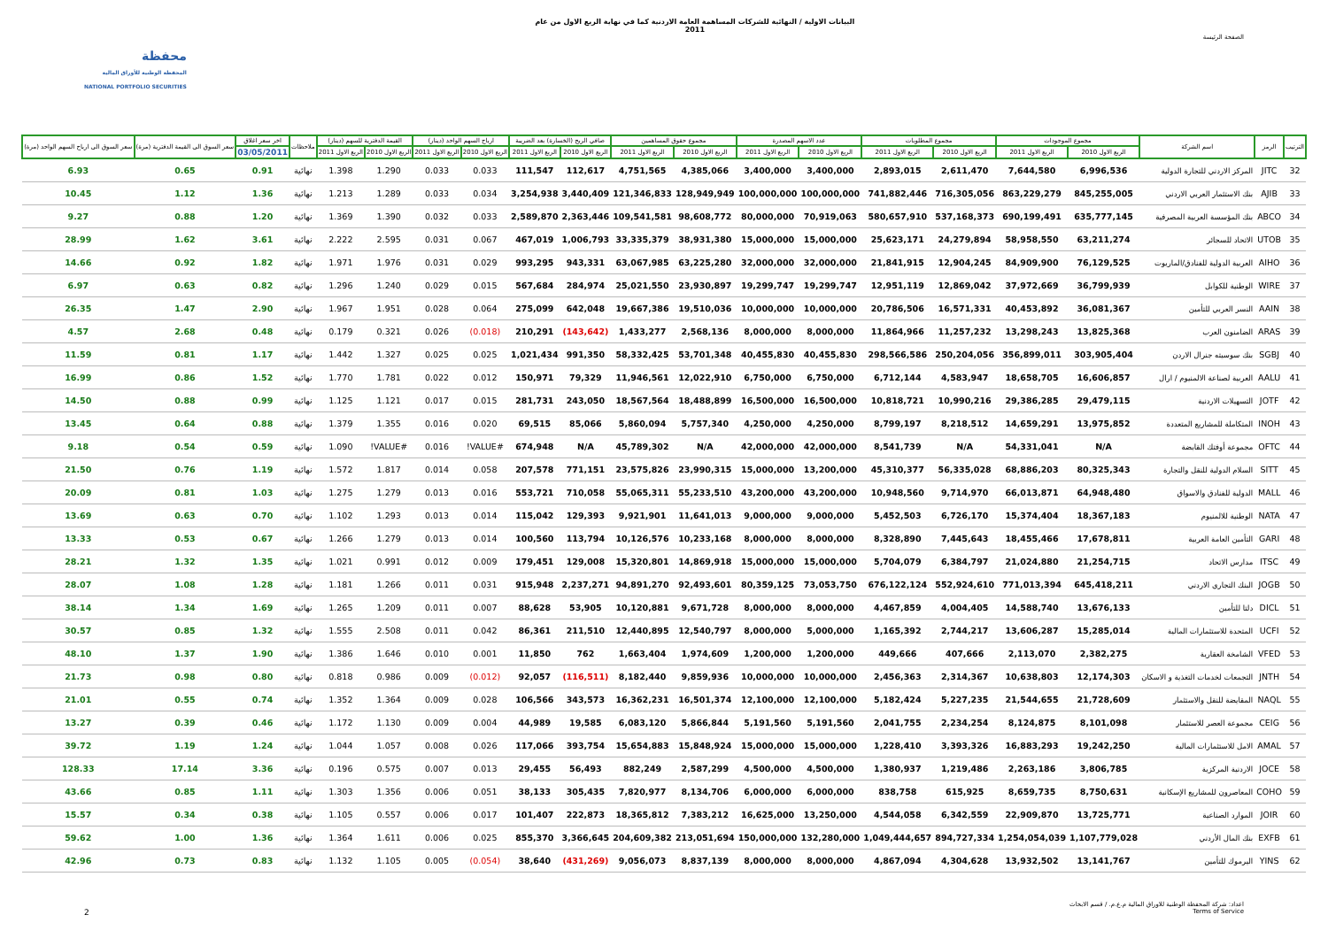محفظة
المحفظة الوطنية للأوراق المالية
NATIONAL PORTFOLIO SECURITIES
البيانات الاولية / النهائية للشركات المساهمة العامة الاردنية كما في نهاية الربع الاول من عام
2011
الصفحة الرئيسة
| الترتيب | الرمز | اسم الشركة | مجموع الموجودات | | مجموع المطلوبات | | عدد الاسهم المصدرة | | مجموع حقوق المساهمين | | صافي الربح (الخسارة) بعد الضريبة | | ارباح السهم الواحد (دينار) | | القيمة الدفترية للسهم (دينار) | | ملاحظات | اخر سعر اغلاق | سعر السوق الى القيمة الدفترية (مرة) | سعر السوق الى ارباح السهم الواحد (مرة) |
| --- | --- | --- | --- | --- | --- | --- | --- | --- | --- | --- | --- | --- | --- | --- | --- | --- | --- | --- | --- | --- |
| | | | الربع الاول 2010 | الربع الاول 2011 | الربع الاول 2010 | الربع الاول 2011 | الربع الاول 2010 | الربع الاول 2011 | الربع الاول 2010 | الربع الاول 2011 | الربع الاول 2010 | الربع الاول 2011 | الربع الاول 2010 | الربع الاول 2011 | الربع الاول 2010 | الربع الاول 2011 | | 03/05/2011 | | |
| 32 | JITC | المركز الاردني للتجارة الدولية | 6,996,536 | 7,644,580 | 2,611,470 | 2,893,015 | 3,400,000 | 3,400,000 | 4,385,066 | 4,751,565 | 112,617 | 111,547 | 0.033 | 0.033 | 1.290 | 1.398 | نهائية | 0.91 | 0.65 | 6.93 |
| 33 | AJIB | بنك الاستثمار العربي الاردني | 845,255,005 | 863,229,279 | 716,305,056 | 741,882,446 | 100,000,000 | 100,000,000 | 128,949,949 | 121,346,833 | 3,440,409 | 3,254,938 | 0.034 | 0.033 | 1.289 | 1.213 | نهائية | 1.36 | 1.12 | 10.45 |
| 34 | ABCO | بنك المؤسسة العربية المصرفية | 635,777,145 | 690,199,491 | 537,168,373 | 580,657,910 | 70,919,063 | 80,000,000 | 98,608,772 | 109,541,581 | 2,363,446 | 2,589,870 | 0.033 | 0.032 | 1.390 | 1.369 | نهائية | 1.20 | 0.88 | 9.27 |
| 35 | UTOB | الاتحاد للسجائر | 63,211,274 | 58,958,550 | 24,279,894 | 25,623,171 | 15,000,000 | 15,000,000 | 38,931,380 | 33,335,379 | 1,006,793 | 467,019 | 0.067 | 0.031 | 2.595 | 2.222 | نهائية | 3.61 | 1.62 | 28.99 |
| 36 | AIHO | العربية الدولية للفنادق/الماريوت | 76,129,525 | 84,909,900 | 12,904,245 | 21,841,915 | 32,000,000 | 32,000,000 | 63,225,280 | 63,067,985 | 943,331 | 993,295 | 0.029 | 0.031 | 1.976 | 1.971 | نهائية | 1.82 | 0.92 | 14.66 |
| 37 | WIRE | الوطنية للكوابل | 36,799,939 | 37,972,669 | 12,869,042 | 12,951,119 | 19,299,747 | 19,299,747 | 23,930,897 | 25,021,550 | 284,974 | 567,684 | 0.015 | 0.029 | 1.240 | 1.296 | نهائية | 0.82 | 0.63 | 6.97 |
| 38 | AAIN | النسر العربي للتأمين | 36,081,367 | 40,453,892 | 16,571,331 | 20,786,506 | 10,000,000 | 10,000,000 | 19,510,036 | 19,667,386 | 642,048 | 275,099 | 0.064 | 0.028 | 1.951 | 1.967 | نهائية | 2.90 | 1.47 | 26.35 |
| 39 | ARAS | الضامنون العرب | 13,825,368 | 13,298,243 | 11,257,232 | 11,864,966 | 8,000,000 | 8,000,000 | 2,568,136 | 1,433,277 | (143,642) | 210,291 | (0.018) | 0.026 | 0.321 | 0.179 | نهائية | 0.48 | 2.68 | 4.57 |
| 40 | SGBJ | بنك سوسيته جنرال الاردن | 303,905,404 | 356,899,011 | 250,204,056 | 298,566,586 | 40,455,830 | 40,455,830 | 53,701,348 | 58,332,425 | 991,350 | 1,021,434 | 0.025 | 0.025 | 1.327 | 1.442 | نهائية | 1.17 | 0.81 | 11.59 |
| 41 | AALU | العربية لصناعة الالمنيوم / ارال | 16,606,857 | 18,658,705 | 4,583,947 | 6,712,144 | 6,750,000 | 6,750,000 | 12,022,910 | 11,946,561 | 79,329 | 150,971 | 0.012 | 0.022 | 1.781 | 1.770 | نهائية | 1.52 | 0.86 | 16.99 |
| 42 | JOTF | التسهيلات الاردنية | 29,479,115 | 29,386,285 | 10,990,216 | 10,818,721 | 16,500,000 | 16,500,000 | 18,488,899 | 18,567,564 | 243,050 | 281,731 | 0.015 | 0.017 | 1.121 | 1.125 | نهائية | 0.99 | 0.88 | 14.50 |
| 43 | INOH | المتكاملة للمشاريع المتعددة | 13,975,852 | 14,659,291 | 8,218,512 | 8,799,197 | 4,250,000 | 4,250,000 | 5,757,340 | 5,860,094 | 85,066 | 69,515 | 0.020 | 0.016 | 1.355 | 1.379 | نهائية | 0.88 | 0.64 | 13.45 |
| 44 | OFTC | مجموعة أوفتك القابضة | N/A | 54,331,041 | N/A | 8,541,739 | 42,000,000 | 42,000,000 | N/A | 45,789,302 | N/A | 674,948 | #VALUE! | 0.016 | #VALUE! | 1.090 | نهائية | 0.59 | 0.54 | 9.18 |
| 45 | SITT | السلام الدولية للنقل والتجارة | 80,325,343 | 68,886,203 | 56,335,028 | 45,310,377 | 13,200,000 | 15,000,000 | 23,990,315 | 23,575,826 | 771,151 | 207,578 | 0.058 | 0.014 | 1.817 | 1.572 | نهائية | 1.19 | 0.76 | 21.50 |
| 46 | MALL | الدولية للفنادق والاسواق | 64,948,480 | 66,013,871 | 9,714,970 | 10,948,560 | 43,200,000 | 43,200,000 | 55,233,510 | 55,065,311 | 710,058 | 553,721 | 0.016 | 0.013 | 1.279 | 1.275 | نهائية | 1.03 | 0.81 | 20.09 |
| 47 | NATA | الوطنية للالمنيوم | 18,367,183 | 15,374,404 | 6,726,170 | 5,452,503 | 9,000,000 | 9,000,000 | 11,641,013 | 9,921,901 | 129,393 | 115,042 | 0.014 | 0.013 | 1.293 | 1.102 | نهائية | 0.70 | 0.63 | 13.69 |
| 48 | GARI | التأمين العامة العربية | 17,678,811 | 18,455,466 | 7,445,643 | 8,328,890 | 8,000,000 | 8,000,000 | 10,233,168 | 10,126,576 | 113,794 | 100,560 | 0.014 | 0.013 | 1.279 | 1.266 | نهائية | 0.67 | 0.53 | 13.33 |
| 49 | ITSC | مدارس الاتحاد | 21,254,715 | 21,024,880 | 6,384,797 | 5,704,079 | 15,000,000 | 15,000,000 | 14,869,918 | 15,320,801 | 129,008 | 179,451 | 0.009 | 0.012 | 0.991 | 1.021 | نهائية | 1.35 | 1.32 | 28.21 |
| 50 | JOGB | البنك التجاري الاردني | 645,418,211 | 771,013,394 | 552,924,610 | 676,122,124 | 73,053,750 | 80,359,125 | 92,493,601 | 94,891,270 | 2,237,271 | 915,948 | 0.031 | 0.011 | 1.266 | 1.181 | نهائية | 1.28 | 1.08 | 28.07 |
| 51 | DICL | دلتا للتأمين | 13,676,133 | 14,588,740 | 4,004,405 | 4,467,859 | 8,000,000 | 8,000,000 | 9,671,728 | 10,120,881 | 53,905 | 88,628 | 0.007 | 0.011 | 1.209 | 1.265 | نهائية | 1.69 | 1.34 | 38.14 |
| 52 | UCFI | المتحدة للاستثمارات المالية | 15,285,014 | 13,606,287 | 2,744,217 | 1,165,392 | 5,000,000 | 8,000,000 | 12,540,797 | 12,440,895 | 211,510 | 86,361 | 0.042 | 0.011 | 2.508 | 1.555 | نهائية | 1.32 | 0.85 | 30.57 |
| 53 | VFED | الشامخة العقارية | 2,382,275 | 2,113,070 | 407,666 | 449,666 | 1,200,000 | 1,200,000 | 1,974,609 | 1,663,404 | 762 | 11,850 | 0.001 | 0.010 | 1.646 | 1.386 | نهائية | 1.90 | 1.37 | 48.10 |
| 54 | JNTH | التجمعات لخدمات التغذية و الاسكان | 12,174,303 | 10,638,803 | 2,314,367 | 2,456,363 | 10,000,000 | 10,000,000 | 9,859,936 | 8,182,440 | (116,511) | 92,057 | (0.012) | 0.009 | 0.986 | 0.818 | نهائية | 0.80 | 0.98 | 21.73 |
| 55 | NAQL | المقايضة للنقل والاستثمار | 21,728,609 | 21,544,655 | 5,227,235 | 5,182,424 | 12,100,000 | 12,100,000 | 16,501,374 | 16,362,231 | 343,573 | 106,566 | 0.028 | 0.009 | 1.364 | 1.352 | نهائية | 0.74 | 0.55 | 21.01 |
| 56 | CEIG | مجموعة العصر للاستثمار | 8,101,098 | 8,124,875 | 2,234,254 | 2,041,755 | 5,191,560 | 5,191,560 | 5,866,844 | 6,083,120 | 19,585 | 44,989 | 0.004 | 0.009 | 1.130 | 1.172 | نهائية | 0.46 | 0.39 | 13.27 |
| 57 | AMAL | الامل للاستثمارات المالية | 19,242,250 | 16,883,293 | 3,393,326 | 1,228,410 | 15,000,000 | 15,000,000 | 15,848,924 | 15,654,883 | 393,754 | 117,066 | 0.026 | 0.008 | 1.057 | 1.044 | نهائية | 1.24 | 1.19 | 39.72 |
| 58 | JOCE | الاردنية المركزية | 3,806,785 | 2,263,186 | 1,219,486 | 1,380,937 | 4,500,000 | 4,500,000 | 2,587,299 | 882,249 | 56,493 | 29,455 | 0.013 | 0.007 | 0.575 | 0.196 | نهائية | 3.36 | 17.14 | 128.33 |
| 59 | COHO | المعاصرون للمشاريع الإسكانية | 8,750,631 | 8,659,735 | 615,925 | 838,758 | 6,000,000 | 6,000,000 | 8,134,706 | 7,820,977 | 305,435 | 38,133 | 0.051 | 0.006 | 1.356 | 1.303 | نهائية | 1.11 | 0.85 | 43.66 |
| 60 | JOIR | الموارد الصناعية | 13,725,771 | 22,909,870 | 6,342,559 | 4,544,058 | 13,250,000 | 16,625,000 | 7,383,212 | 18,365,812 | 222,873 | 101,407 | 0.017 | 0.006 | 0.557 | 1.105 | نهائية | 0.38 | 0.34 | 15.57 |
| 61 | EXFB | بنك المال الأردني | 1,107,779,028 | 1,254,054,039 | 894,727,334 | 1,049,444,657 | 132,280,000 | 150,000,000 | 213,051,694 | 204,609,382 | 3,366,645 | 855,370 | 0.025 | 0.006 | 1.611 | 1.364 | نهائية | 1.36 | 1.00 | 59.62 |
| 62 | YINS | اليرموك للتأمين | 13,141,767 | 13,932,502 | 4,304,628 | 4,867,094 | 8,000,000 | 8,000,000 | 8,837,139 | 9,056,073 | (431,269) | 38,640 | (0.054) | 0.005 | 1.105 | 1.132 | نهائية | 0.83 | 0.73 | 42.96 |
2
اعداد: شركة المحفظة الوطنية للاوراق المالية م.ع.م. / قسم الابحاث
Terms of Service